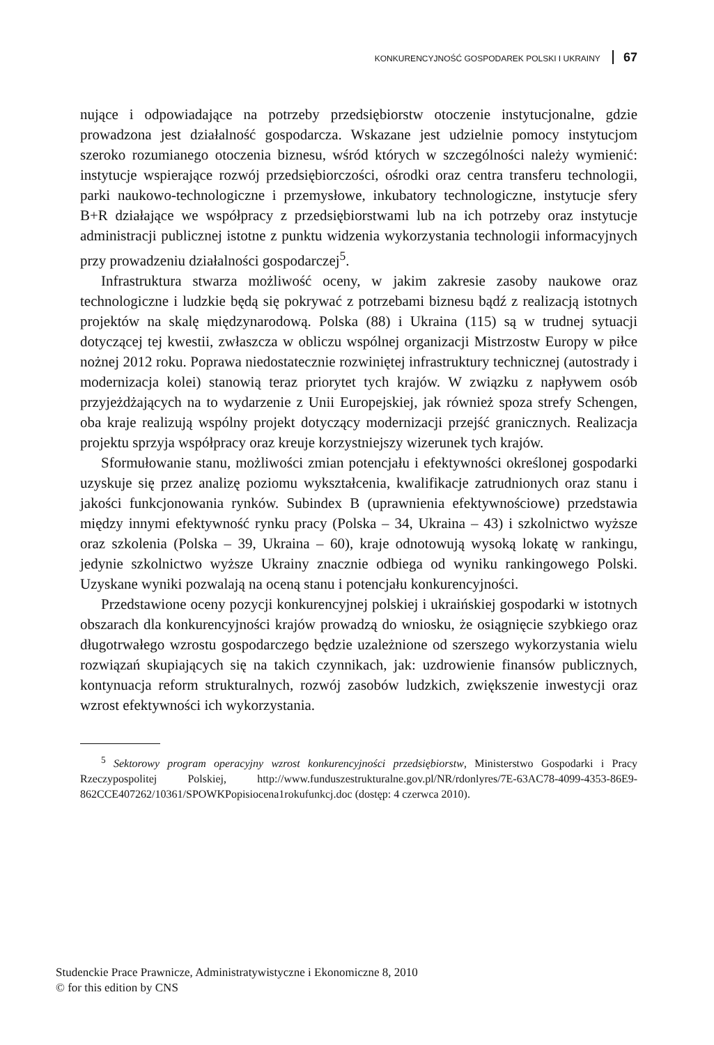KONKURENCYJNOŚĆ GOSPODAREK POLSKI I UKRAINY 67
nujące i odpowiadające na potrzeby przedsiębiorstw otoczenie instytucjonalne, gdzie prowadzona jest działalność gospodarcza. Wskazane jest udzielnie pomocy instytucjom szeroko rozumianego otoczenia biznesu, wśród których w szczególności należy wymienić: instytucje wspierające rozwój przedsiębiorczości, ośrodki oraz centra transferu technologii, parki naukowo-technologiczne i przemysłowe, inkubatory technologiczne, instytucje sfery B+R działające we współpracy z przedsiębiorstwami lub na ich potrzeby oraz instytucje administracji publicznej istotne z punktu widzenia wykorzystania technologii informacyjnych przy prowadzeniu działalności gospodarczej<sup>5</sup>.
Infrastruktura stwarza możliwość oceny, w jakim zakresie zasoby naukowe oraz technologiczne i ludzkie będą się pokrywać z potrzebami biznesu bądź z realizacją istotnych projektów na skalę międzynarodową. Polska (88) i Ukraina (115) są w trudnej sytuacji dotyczącej tej kwestii, zwłaszcza w obliczu wspólnej organizacji Mistrzostw Europy w piłce nożnej 2012 roku. Poprawa niedostatecznie rozwiniętej infrastruktury technicznej (autostrady i modernizacja kolei) stanowią teraz priorytet tych krajów. W związku z napływem osób przyjeżdżających na to wydarzenie z Unii Europejskiej, jak również spoza strefy Schengen, oba kraje realizują wspólny projekt dotyczący modernizacji przejść granicznych. Realizacja projektu sprzyja współpracy oraz kreuje korzystniejszy wizerunek tych krajów.
Sformułowanie stanu, możliwości zmian potencjału i efektywności określonej gospodarki uzyskuje się przez analizę poziomu wykształcenia, kwalifikacje zatrudnionych oraz stanu i jakości funkcjonowania rynków. Subindex B (uprawnienia efektywnościowe) przedstawia między innymi efektywność rynku pracy (Polska – 34, Ukraina – 43) i szkolnictwo wyższe oraz szkolenia (Polska – 39, Ukraina – 60), kraje odnotowują wysoką lokatę w rankingu, jedynie szkolnictwo wyższe Ukrainy znacznie odbiega od wyniku rankingowego Polski. Uzyskane wyniki pozwalają na oceną stanu i potencjału konkurencyjności.
Przedstawione oceny pozycji konkurencyjnej polskiej i ukraińskiej gospodarki w istotnych obszarach dla konkurencyjności krajów prowadzą do wniosku, że osiągnięcie szybkiego oraz długotrwałego wzrostu gospodarczego będzie uzależnione od szerszego wykorzystania wielu rozwiązań skupiających się na takich czynnikach, jak: uzdrowienie finansów publicznych, kontynuacja reform strukturalnych, rozwój zasobów ludzkich, zwiększenie inwestycji oraz wzrost efektywności ich wykorzystania.
<sup>5</sup> Sektorowy program operacyjny wzrost konkurencyjności przedsiębiorstw, Ministerstwo Gospodarki i Pracy Rzeczypospolitej Polskiej, http://www.funduszestrukturalne.gov.pl/NR/rdonlyres/7E-63AC78-4099-4353-86E9-862CCE407262/10361/SPOWKPopisiocena1rokufunkcj.doc (dostęp: 4 czerwca 2010).
Studenckie Prace Prawnicze, Administratywistyczne i Ekonomiczne 8, 2010
© for this edition by CNS